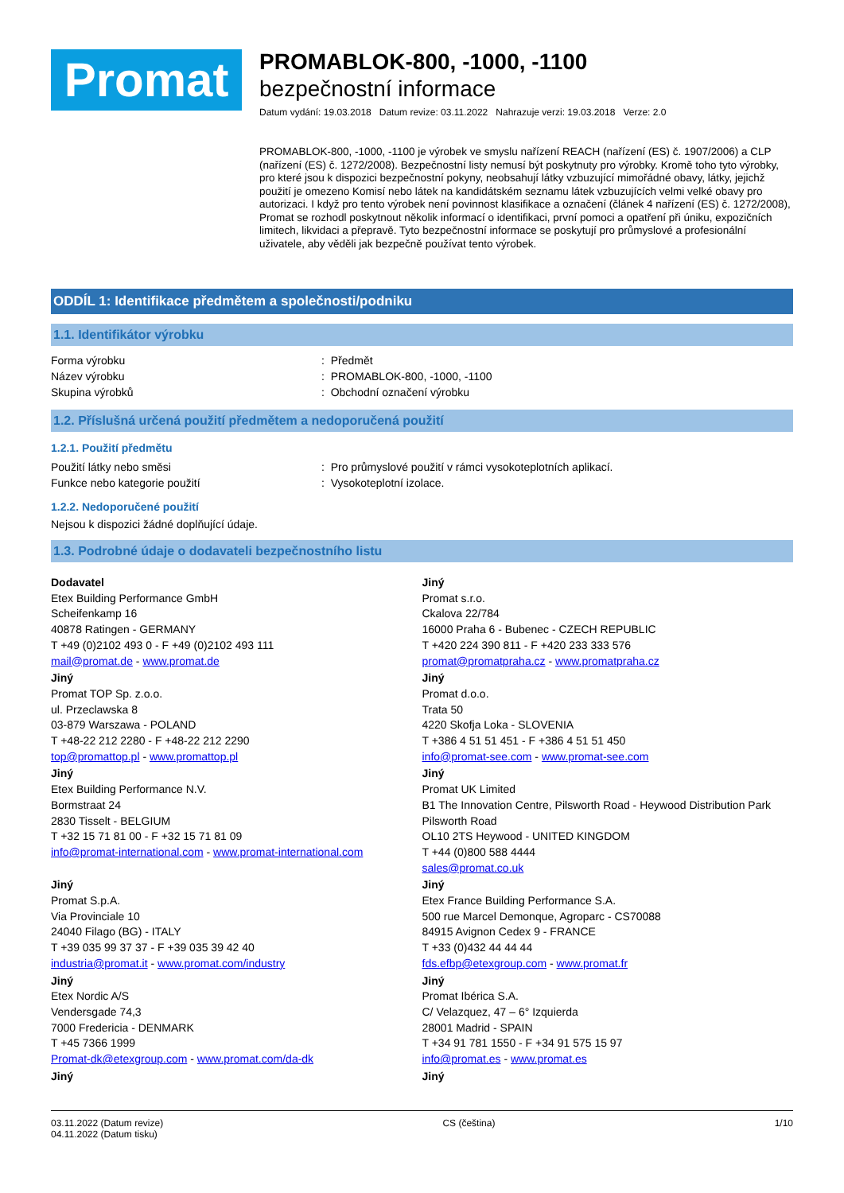Promat
PROMABLOK-800, -1000, -1100
bezpečnostní informace
Datum vydání: 19.03.2018 Datum revize: 03.11.2022 Nahrazuje verzi: 19.03.2018 Verze: 2.0
PROMABLOK-800, -1000, -1100 je výrobek ve smyslu nařízení REACH (nařízení (ES) č. 1907/2006) a CLP (nařízení (ES) č. 1272/2008). Bezpečnostní listy nemusí být poskytnuty pro výrobky. Kromě toho tyto výrobky, pro které jsou k dispozici bezpečnostní pokyny, neobsahují látky vzbuzující mimořádné obavy, látky, jejichž použití je omezeno Komisí nebo látek na kandidátském seznamu látek vzbuzujících velmi velké obavy pro autorizaci. I když pro tento výrobek není povinnost klasifikace a označení (článek 4 nařízení (ES) č. 1272/2008), Promat se rozhodl poskytnout několik informací o identifikaci, první pomoci a opatření při úniku, expozičních limitech, likvidaci a přepravě. Tyto bezpečnostní informace se poskytují pro průmyslové a profesionální uživatele, aby věděli jak bezpečně používat tento výrobek.
ODDÍL 1: Identifikace předmětem a společnosti/podniku
1.1. Identifikátor výrobku
Forma výrobku : Předmět
Název výrobku : PROMABLOK-800, -1000, -1100
Skupina výrobků : Obchodní označení výrobku
1.2. Příslušná určená použití předmětem a nedoporučená použití
1.2.1. Použití předmětu
Použití látky nebo směsi : Pro průmyslové použití v rámci vysokoteplotních aplikací.
Funkce nebo kategorie použití : Vysokoteplotní izolace.
1.2.2. Nedoporučené použití
Nejsou k dispozici žádné doplňující údaje.
1.3. Podrobné údaje o dodavateli bezpečnostního listu
Dodavatel
Etex Building Performance GmbH
Scheifenkamp 16
40878 Ratingen - GERMANY
T +49 (0)2102 493 0 - F +49 (0)2102 493 111
mail@promat.de - www.promat.de
Jiný
Promat TOP Sp. z.o.o.
ul. Przeclawska 8
03-879 Warszawa - POLAND
T +48-22 212 2280 - F +48-22 212 2290
top@promattop.pl - www.promattop.pl
Jiný
Etex Building Performance N.V.
Bormstraat 24
2830 Tisselt - BELGIUM
T +32 15 71 81 00 - F +32 15 71 81 09
info@promat-international.com - www.promat-international.com
Jiný
Promat S.p.A.
Via Provinciale 10
24040 Filago (BG) - ITALY
T +39 035 99 37 37 - F +39 035 39 42 40
industria@promat.it - www.promat.com/industry
Jiný
Etex Nordic A/S
Vendersgade 74,3
7000 Fredericia - DENMARK
T +45 7366 1999
Promat-dk@etexgroup.com - www.promat.com/da-dk
Jiný
Jiný
Promat s.r.o.
Ckalova 22/784
16000 Praha 6 - Bubenec - CZECH REPUBLIC
T +420 224 390 811 - F +420 233 333 576
promat@promatpraha.cz - www.promatpraha.cz
Jiný
Promat d.o.o.
Trata 50
4220 Skofja Loka - SLOVENIA
T +386 4 51 51 451 - F +386 4 51 51 450
info@promat-see.com - www.promat-see.com
Jiný
Promat UK Limited
B1 The Innovation Centre, Pilsworth Road - Heywood Distribution Park
Pilsworth Road
OL10 2TS Heywood - UNITED KINGDOM
T +44 (0)800 588 4444
sales@promat.co.uk
Jiný
Etex France Building Performance S.A.
500 rue Marcel Demonque, Agroparc - CS70088
84915 Avignon Cedex 9 - FRANCE
T +33 (0)432 44 44 44
fds.efbp@etexgroup.com - www.promat.fr
Jiný
Promat Ibérica S.A.
C/ Velazquez, 47 – 6° Izquierda
28001 Madrid - SPAIN
T +34 91 781 1550 - F +34 91 575 15 97
info@promat.es - www.promat.es
Jiný
03.11.2022 (Datum revize)
04.11.2022 (Datum tisku)
CS (čeština) 1/10